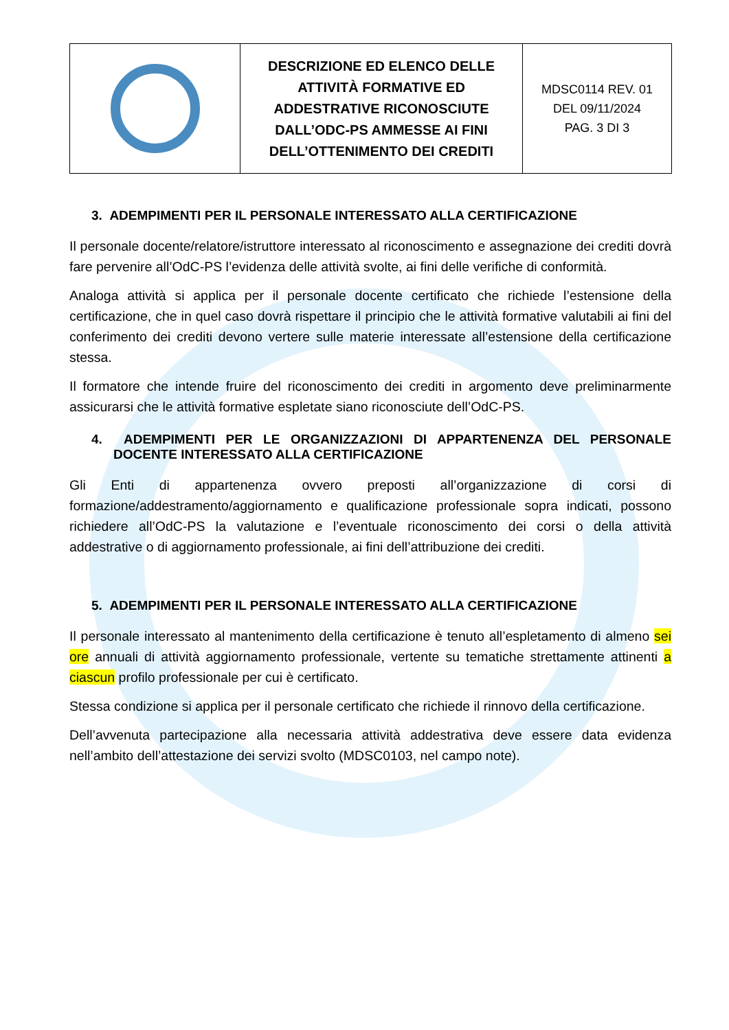| | DESCRIZIONE ED ELENCO DELLE ATTIVITÀ FORMATIVE ED ADDESTRATIVE RICONOSCIUTE DALL’ODC-PS AMMESSE AI FINI DELL’OTTENIMENTO DEI CREDITI | MDSC0114 REV. 01 DEL 09/11/2024 PAG. 3 DI 3 |
3. ADEMPIMENTI PER IL PERSONALE INTERESSATO ALLA CERTIFICAZIONE
Il personale docente/relatore/istruttore interessato al riconoscimento e assegnazione dei crediti dovrà fare pervenire all’OdC-PS l’evidenza delle attività svolte, ai fini delle verifiche di conformità.
Analoga attività si applica per il personale docente certificato che richiede l’estensione della certificazione, che in quel caso dovrà rispettare il principio che le attività formative valutabili ai fini del conferimento dei crediti devono vertere sulle materie interessate all’estensione della certificazione stessa.
Il formatore che intende fruire del riconoscimento dei crediti in argomento deve preliminarmente assicurarsi che le attività formative espletate siano riconosciute dell’OdC-PS.
4. ADEMPIMENTI PER LE ORGANIZZAZIONI DI APPARTENENZA DEL PERSONALE DOCENTE INTERESSATO ALLA CERTIFICAZIONE
Gli Enti di appartenenza ovvero preposti all’organizzazione di corsi di formazione/addestramento/aggiornamento e qualificazione professionale sopra indicati, possono richiedere all’OdC-PS la valutazione e l’eventuale riconoscimento dei corsi o della attività addestrative o di aggiornamento professionale, ai fini dell’attribuzione dei crediti.
5. ADEMPIMENTI PER IL PERSONALE INTERESSATO ALLA CERTIFICAZIONE
Il personale interessato al mantenimento della certificazione è tenuto all’espletamento di almeno sei ore annuali di attività aggiornamento professionale, vertente su tematiche strettamente attinenti a ciascun profilo professionale per cui è certificato.
Stessa condizione si applica per il personale certificato che richiede il rinnovo della certificazione.
Dell’avvenuta partecipazione alla necessaria attività addestrativa deve essere data evidenza nell’ambito dell’attestazione dei servizi svolto (MDSC0103, nel campo note).